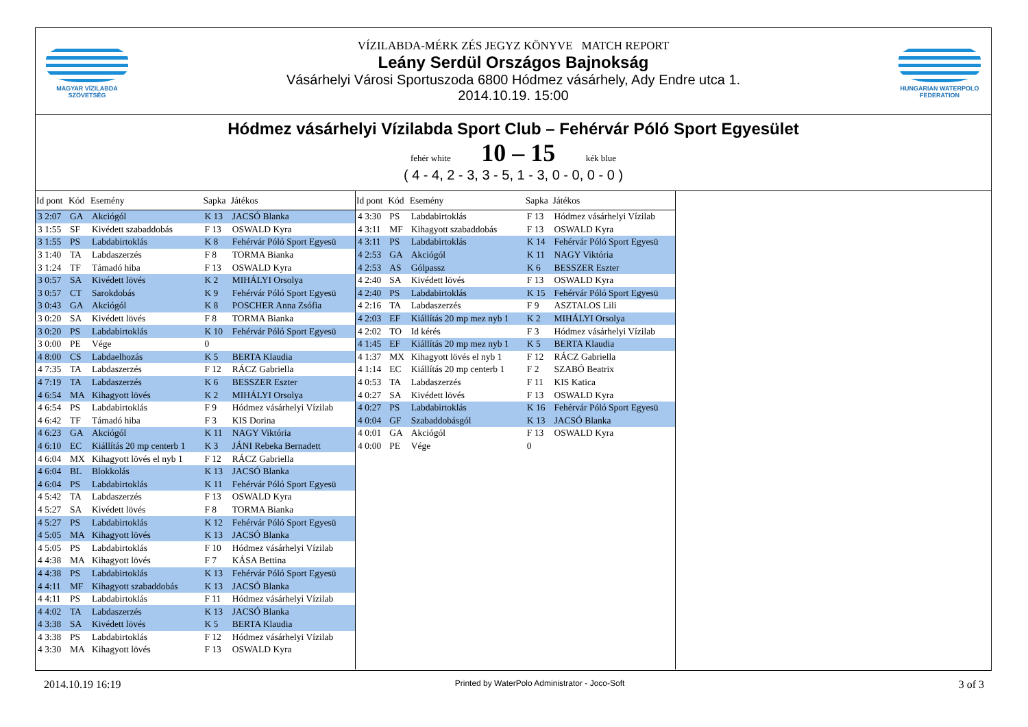MAGYAR VÍZILABDA
SZÖVETSÉG
VÍZILABDA-MÉRK ZÉS JEGYZ KÖNYVE MATCH REPORT
Leány Serdül Országos Bajnokság
Vásárhelyi Városi Sportuszoda 6800 Hódmez vásárhely, Ady Endre utca 1.
2014.10.19. 15:00
HUNGARIAN WATERPOLO
FEDERATION
Hódmez vásárhelyi Vízilabda Sport Club – Fehérvár Póló Sport Egyesület
fehér white 10 – 15 kék blue
( 4 - 4, 2 - 3, 3 - 5, 1 - 3, 0 - 0, 0 - 0 )
| Id pont | Kód | Esemény | Sapka | Játékos |
| --- | --- | --- | --- | --- |
| 3 2:07 | GA | Akciógól | K 13 | JACSÓ Blanka |
| 3 1:55 | SF | Kivédett szabaddobás | F 13 | OSWALD Kyra |
| 3 1:55 | PS | Labdabirtoklás | K 8 | Fehérvár Póló Sport Egyesü |
| 3 1:40 | TA | Labdaszerzés | F 8 | TORMA Bianka |
| 3 1:24 | TF | Támadó hiba | F 13 | OSWALD Kyra |
| 3 0:57 | SA | Kivédett lövés | K 2 | MIHÁLYI Orsolya |
| 3 0:57 | CT | Sarokdobás | K 9 | Fehérvár Póló Sport Egyesü |
| 3 0:43 | GA | Akciógól | K 8 | POSCHER Anna Zsófia |
| 3 0:20 | SA | Kivédett lövés | F 8 | TORMA Bianka |
| 3 0:20 | PS | Labdabirtoklás | K 10 | Fehérvár Póló Sport Egyesü |
| 3 0:00 | PE | Vége | 0 | |
| 4 8:00 | CS | Labdaelhozás | K 5 | BERTA Klaudia |
| 4 7:35 | TA | Labdaszerzés | F 12 | RÁCZ Gabriella |
| 4 7:19 | TA | Labdaszerzés | K 6 | BESSZER Eszter |
| 4 6:54 | MA | Kihagyott lövés | K 2 | MIHÁLYI Orsolya |
| 4 6:54 | PS | Labdabirtoklás | F 9 | Hódmez vásárhelyi Vízilab |
| 4 6:42 | TF | Támadó hiba | F 3 | KIS Dorina |
| 4 6:23 | GA | Akciógól | K 11 | NAGY Viktória |
| 4 6:10 | EC | Kiállítás 20 mp centerb 1 | K 3 | JÁNI Rebeka Bernadett |
| 4 6:04 | MX | Kihagyott lövés el nyb 1 | F 12 | RÁCZ Gabriella |
| 4 6:04 | BL | Blokkolás | K 13 | JACSÓ Blanka |
| 4 6:04 | PS | Labdabirtoklás | K 11 | Fehérvár Póló Sport Egyesü |
| 4 5:42 | TA | Labdaszerzés | F 13 | OSWALD Kyra |
| 4 5:27 | SA | Kivédett lövés | F 8 | TORMA Bianka |
| 4 5:27 | PS | Labdabirtoklás | K 12 | Fehérvár Póló Sport Egyesü |
| 4 5:05 | MA | Kihagyott lövés | K 13 | JACSÓ Blanka |
| 4 5:05 | PS | Labdabirtoklás | F 10 | Hódmez vásárhelyi Vízilab |
| 4 4:38 | MA | Kihagyott lövés | F 7 | KÁSA Bettina |
| 4 4:38 | PS | Labdabirtoklás | K 13 | Fehérvár Póló Sport Egyesü |
| 4 4:11 | MF | Kihagyott szabaddobás | K 13 | JACSÓ Blanka |
| 4 4:11 | PS | Labdabirtoklás | F 11 | Hódmez vásárhelyi Vízilab |
| 4 4:02 | TA | Labdaszerzés | K 13 | JACSÓ Blanka |
| 4 3:38 | SA | Kivédett lövés | K 5 | BERTA Klaudia |
| 4 3:38 | PS | Labdabirtoklás | F 12 | Hódmez vásárhelyi Vízilab |
| 4 3:30 | MA | Kihagyott lövés | F 13 | OSWALD Kyra |
| Id pont | Kód | Esemény | Sapka | Játékos |
| --- | --- | --- | --- | --- |
| 4 3:30 | PS | Labdabirtoklás | F 13 | Hódmez vásárhelyi Vízilab |
| 4 3:11 | MF | Kihagyott szabaddobás | F 13 | OSWALD Kyra |
| 4 3:11 | PS | Labdabirtoklás | K 14 | Fehérvár Póló Sport Egyesü |
| 4 2:53 | GA | Akciógól | K 11 | NAGY Viktória |
| 4 2:53 | AS | Gólpassz | K 6 | BESSZER Eszter |
| 4 2:40 | SA | Kivédett lövés | F 13 | OSWALD Kyra |
| 4 2:40 | PS | Labdabirtoklás | K 15 | Fehérvár Póló Sport Egyesü |
| 4 2:16 | TA | Labdaszerzés | F 9 | ASZTALOS Lili |
| 4 2:03 | EF | Kiállítás 20 mp mez nyb 1 | K 2 | MIHÁLYI Orsolya |
| 4 2:02 | TO | Id kérés | F 3 | Hódmez vásárhelyi Vízilab |
| 4 1:45 | EF | Kiállítás 20 mp mez nyb 1 | K 5 | BERTA Klaudia |
| 4 1:37 | MX | Kihagyott lövés el nyb 1 | F 12 | RÁCZ Gabriella |
| 4 1:14 | EC | Kiállítás 20 mp centerb 1 | F 2 | SZABÓ Beatrix |
| 4 0:53 | TA | Labdaszerzés | F 11 | KIS Katica |
| 4 0:27 | SA | Kivédett lövés | F 13 | OSWALD Kyra |
| 4 0:27 | PS | Labdabirtoklás | K 16 | Fehérvár Póló Sport Egyesü |
| 4 0:04 | GF | Szabaddobásgól | K 13 | JACSÓ Blanka |
| 4 0:01 | GA | Akciógól | F 13 | OSWALD Kyra |
| 4 0:00 | PE | Vége | 0 | |
2014.10.19 16:19 Printed by WaterPolo Administrator - Joco-Soft 3 of 3